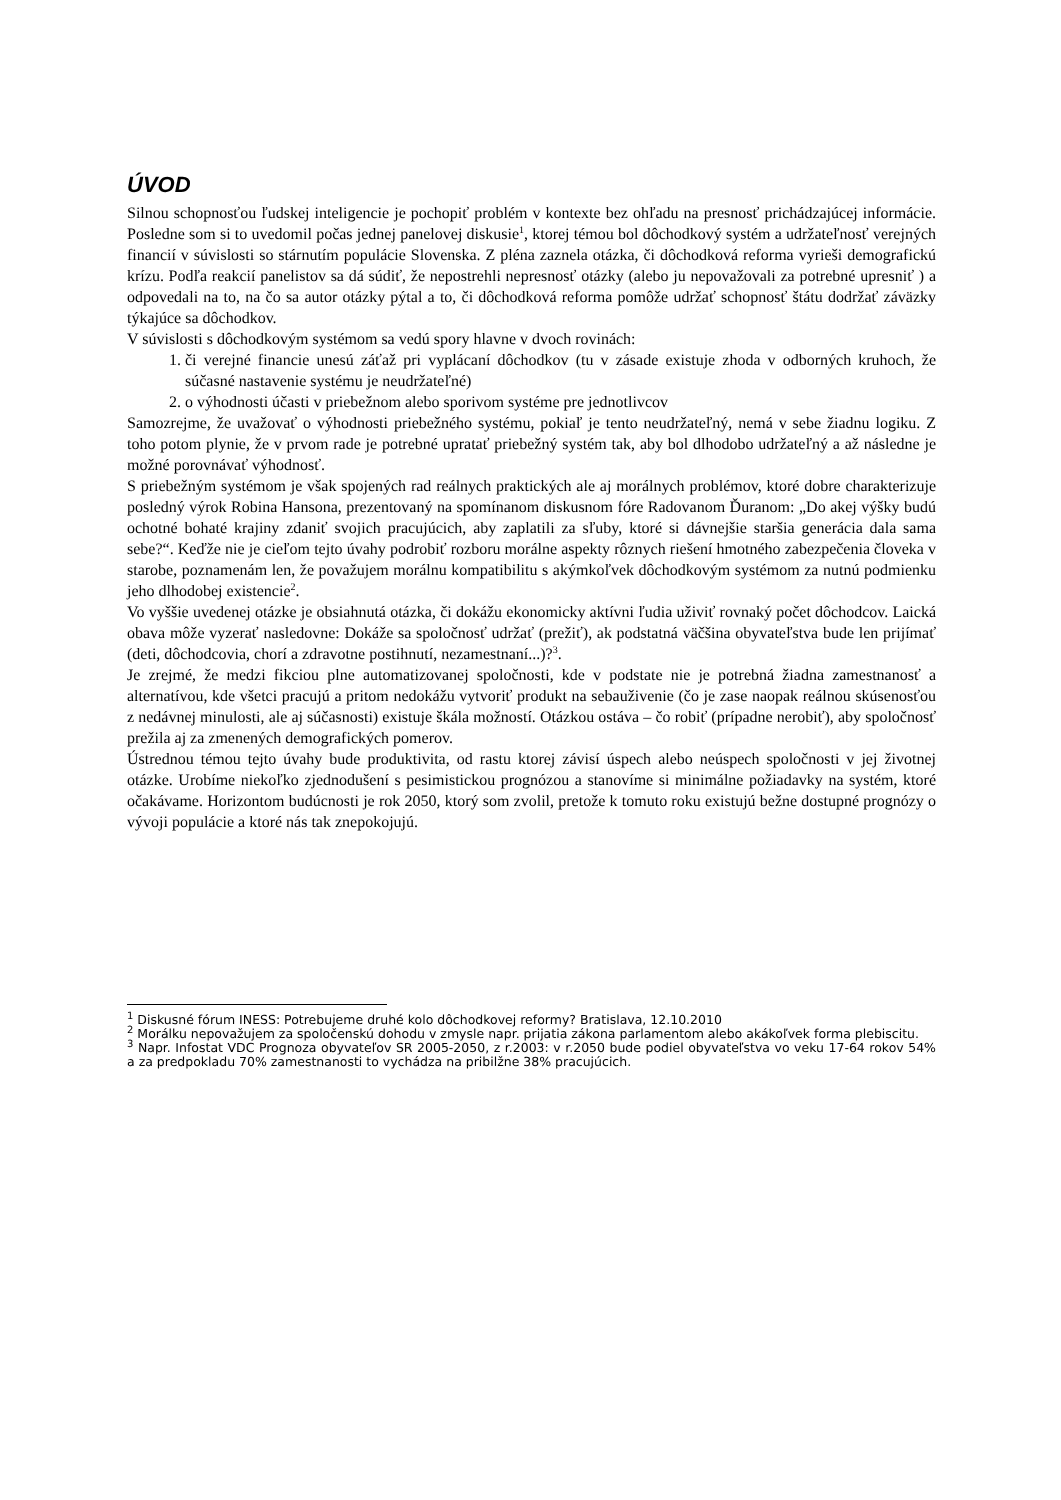ÚVOD
Silnou schopnosťou ľudskej inteligencie je pochopiť problém v kontexte bez ohľadu na presnosť prichádzajúcej informácie. Posledne som si to uvedomil počas jednej panelovej diskusie<sup>1</sup>, ktorej témou bol dôchodkový systém a udržateľnosť verejných financií v súvislosti so stárnutím populácie Slovenska. Z pléna zaznela otázka, či dôchodková reforma vyrieši demografickú krízu. Podľa reakcií panelistov sa dá súdiť, že nepostrehli nepresnosť otázky (alebo ju nepovažovali za potrebné upresniť ) a odpovedali na to, na čo sa autor otázky pýtal a to, či dôchodková reforma pomôže udržať schopnosť štátu dodržať záväzky týkajúce sa dôchodkov.
V súvislosti s dôchodkovým systémom sa vedú spory hlavne v dvoch rovinách:
1. či verejné financie unesú záťaž pri vyplácaní dôchodkov (tu v zásade existuje zhoda v odborných kruhoch, že súčasné nastavenie systému je neudržateľné)
2. o výhodnosti účasti v priebežnom alebo sporivom systéme pre jednotlivcov
Samozrejme, že uvažovať o výhodnosti priebežného systému, pokiaľ je tento neudržateľný, nemá v sebe žiadnu logiku. Z toho potom plynie, že v prvom rade je potrebné upratať priebežný systém tak, aby bol dlhodobo udržateľný a až následne je možné porovnávať výhodnosť.
S priebežným systémom je však spojených rad reálnych praktických ale aj morálnych problémov, ktoré dobre charakterizuje posledný výrok Robina Hansona, prezentovaný na spomínanom diskusnom fóre Radovanom Ďuranom: „Do akej výšky budú ochotné bohaté krajiny zdaniť svojich pracujúcich, aby zaplatili za sľuby, ktoré si dávnejšie staršia generácia dala sama sebe?“. Keďže nie je cieľom tejto úvahy podrobiť rozboru morálne aspekty rôznych riešení hmotného zabezpečenia človeka v starobe, poznamenám len, že považujem morálnu kompatibilitu s akýmkoľvek dôchodkovým systémom za nutnú podmienku jeho dlhodobej existencie<sup>2</sup>.
Vo vyššie uvedenej otázke je obsiahnutá otázka, či dokážu ekonomicky aktívni ľudia uživiť rovnaký počet dôchodcov. Laická obava môže vyzerať nasledovne: Dokáže sa spoločnosť udržať (prežiť), ak podstatná väčšina obyvateľstva bude len prijímať (deti, dôchodcovia, chorí a zdravotne postihnutí, nezamestnaní...)?<sup>3</sup>.
Je zrejmé, že medzi fikciou plne automatizovanej spoločnosti, kde v podstate nie je potrebná žiadna zamestnanosť a alternatívou, kde všetci pracujú a pritom nedokážu vytvoriť produkt na sebauživenie (čo je zase naopak reálnou skúsenosťou z nedávnej minulosti, ale aj súčasnosti) existuje škála možností. Otázkou ostáva – čo robiť (prípadne nerobiť), aby spoločnosť prežila aj za zmenených demografických pomerov.
Ústrednou témou tejto úvahy bude produktivita, od rastu ktorej závisí úspech alebo neúspech spoločnosti v jej životnej otázke. Urobíme niekoľko zjednodušení s pesimistickou prognózou a stanovíme si minimálne požiadavky na systém, ktoré očakávame. Horizontom budúcnosti je rok 2050, ktorý som zvolil, pretože k tomuto roku existujú bežne dostupné prognózy o vývoji populácie a ktoré nás tak znepokojujú.
<sup>1</sup> Diskusné fórum INESS: Potrebujeme druhé kolo dôchodkovej reformy? Bratislava, 12.10.2010
<sup>2</sup> Morálku nepovažujem za spoločenskú dohodu v zmysle napr. prijatia zákona parlamentom alebo akákoľvek forma plebiscitu.
<sup>3</sup> Napr. Infostat VDC Prognoza obyvateľov SR 2005-2050, z r.2003: v r.2050 bude podiel obyvateľstva vo veku 17-64 rokov 54% a za predpokladu 70% zamestnanosti to vychádza na pribilžne 38% pracujúcich.